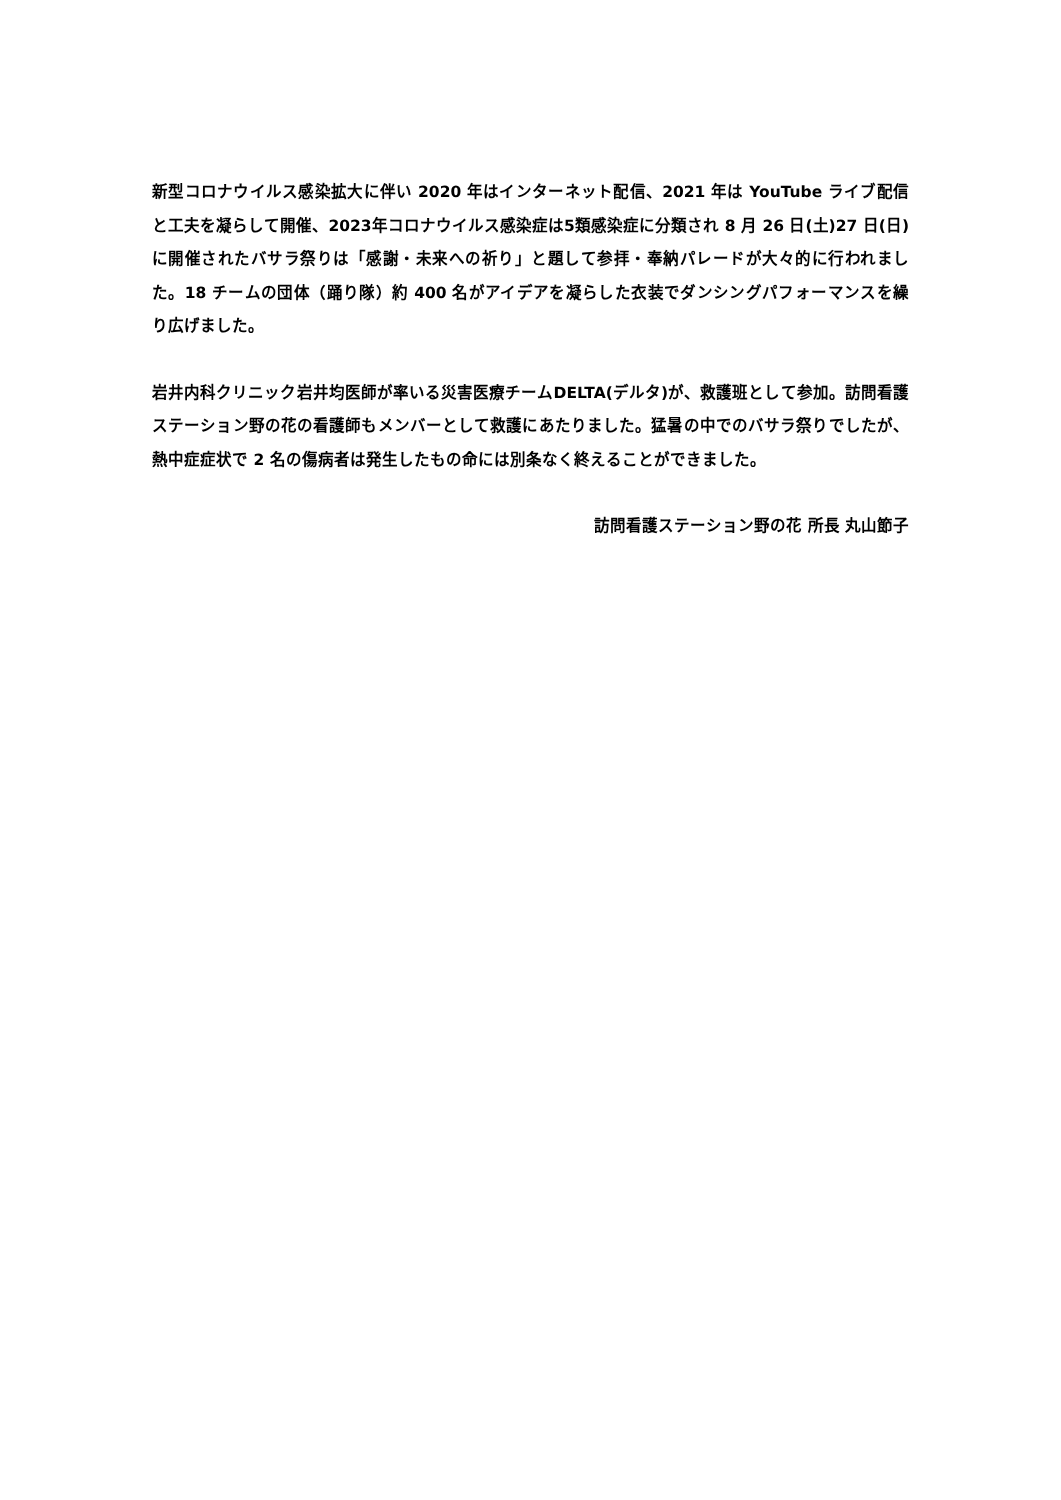新型コロナウイルス感染拡大に伴い 2020 年はインターネット配信、2021 年は YouTube ライブ配信と工夫を凝らして開催、2023年コロナウイルス感染症は5類感染症に分類され 8 月 26 日(土)27 日(日)に開催されたバサラ祭りは「感謝・未来への祈り」と題して参拝・奉納パレードが大々的に行われました。18 チームの団体（踊り隊）約 400 名がアイデアを凝らした衣装でダンシングパフォーマンスを繰り広げました。
岩井内科クリニック岩井均医師が率いる災害医療チームDELTA(デルタ)が、救護班として参加。訪問看護ステーション野の花の看護師もメンバーとして救護にあたりました。猛暑の中でのバサラ祭りでしたが、熱中症症状で 2 名の傷病者は発生したもの命には別条なく終えることができました。
訪問看護ステーション野の花 所長 丸山節子